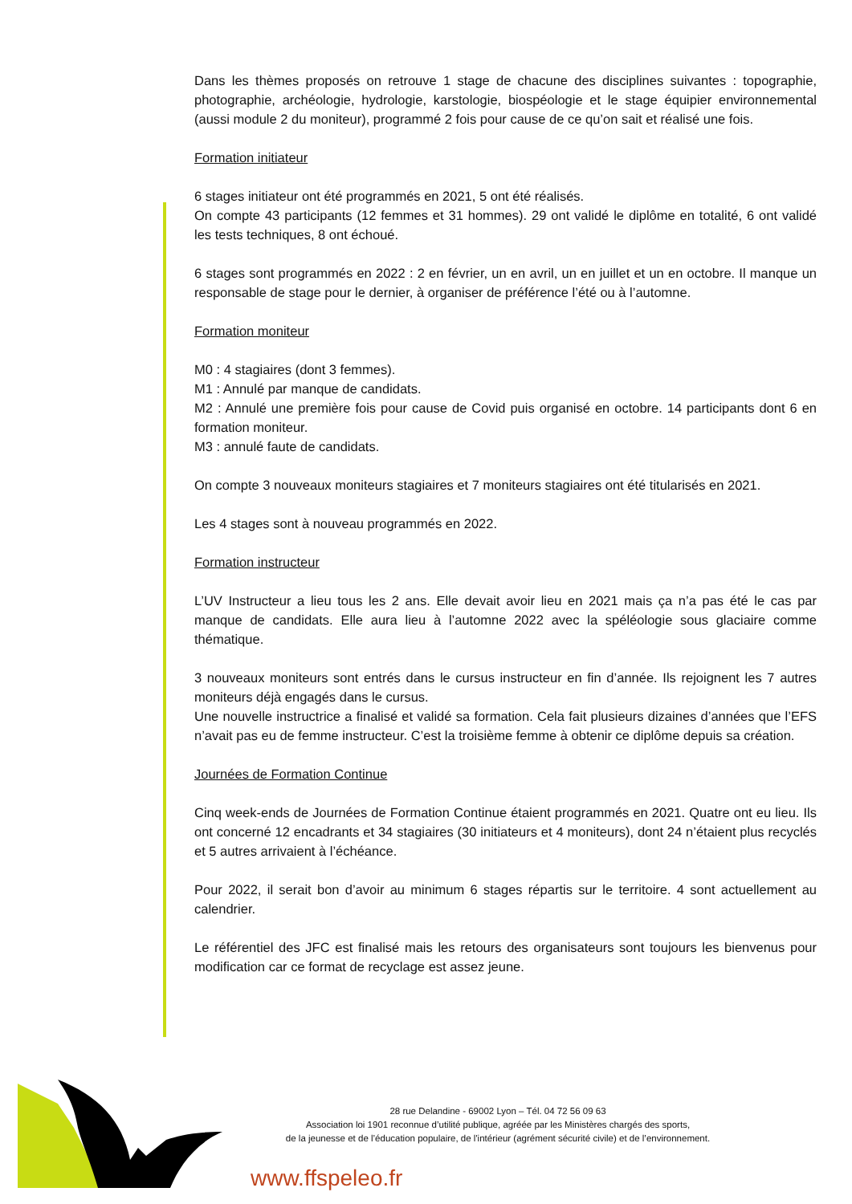Dans les thèmes proposés on retrouve 1 stage de chacune des disciplines suivantes : topographie, photographie, archéologie, hydrologie, karstologie, biospéologie et le stage équipier environnemental (aussi module 2 du moniteur), programmé 2 fois pour cause de ce qu’on sait et réalisé une fois.
Formation initiateur
6 stages initiateur ont été programmés en 2021, 5 ont été réalisés.
On compte 43 participants (12 femmes et 31 hommes). 29 ont validé le diplôme en totalité, 6 ont validé les tests techniques, 8 ont échoué.
6 stages sont programmés en 2022 : 2 en février, un en avril, un en juillet et un en octobre. Il manque un responsable de stage pour le dernier, à organiser de préférence l’été ou à l’automne.
Formation moniteur
M0 : 4 stagiaires (dont 3 femmes).
M1 : Annulé par manque de candidats.
M2 : Annulé une première fois pour cause de Covid puis organisé en octobre. 14 participants dont 6 en formation moniteur.
M3 : annulé faute de candidats.
On compte 3 nouveaux moniteurs stagiaires et 7 moniteurs stagiaires ont été titularisés en 2021.
Les 4 stages sont à nouveau programmés en 2022.
Formation instructeur
L’UV Instructeur a lieu tous les 2 ans. Elle devait avoir lieu en 2021 mais ça n’a pas été le cas par manque de candidats. Elle aura lieu à l’automne 2022 avec la spéléologie sous glaciaire comme thématique.
3 nouveaux moniteurs sont entrés dans le cursus instructeur en fin d’année. Ils rejoignent les 7 autres moniteurs déjà engagés dans le cursus.
Une nouvelle instructrice a finalisé et validé sa formation. Cela fait plusieurs dizaines d’années que l’EFS n’avait pas eu de femme instructeur. C’est la troisième femme à obtenir ce diplôme depuis sa création.
Journées de Formation Continue
Cinq week-ends de Journées de Formation Continue étaient programmés en 2021. Quatre ont eu lieu. Ils ont concerné 12 encadrants et 34 stagiaires (30 initiateurs et 4 moniteurs), dont 24 n’étaient plus recyclés et 5 autres arrivaient à l’échéance.
Pour 2022, il serait bon d’avoir au minimum 6 stages répartis sur le territoire. 4 sont actuellement au calendrier.
Le référentiel des JFC est finalisé mais les retours des organisateurs sont toujours les bienvenus pour modification car ce format de recyclage est assez jeune.
28 rue Delandine - 69002 Lyon – Tél. 04 72 56 09 63
Association loi 1901 reconnue d’utilité publique, agréée par les Ministères chargés des sports,
de la jeunesse et de l’éducation populaire, de l'intérieur (agrément sécurité civile) et de l’environnement.
www.ffspeleo.fr